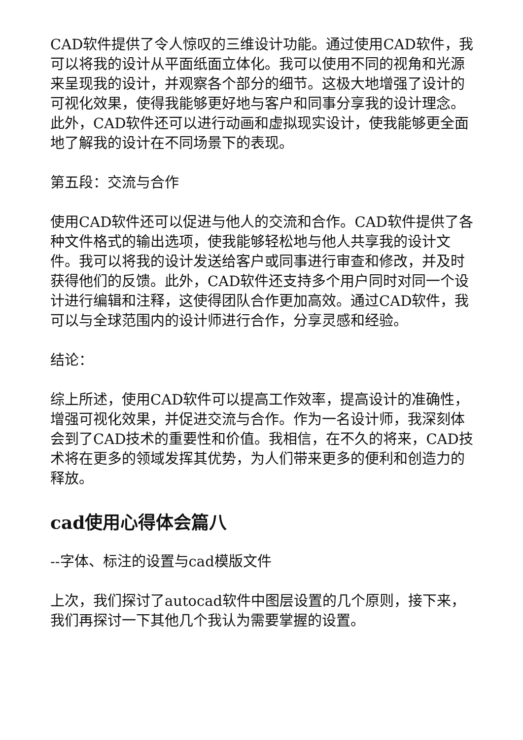CAD软件提供了令人惊叹的三维设计功能。通过使用CAD软件，我可以将我的设计从平面纸面立体化。我可以使用不同的视角和光源来呈现我的设计，并观察各个部分的细节。这极大地增强了设计的可视化效果，使得我能够更好地与客户和同事分享我的设计理念。此外，CAD软件还可以进行动画和虚拟现实设计，使我能够更全面地了解我的设计在不同场景下的表现。
第五段：交流与合作
使用CAD软件还可以促进与他人的交流和合作。CAD软件提供了各种文件格式的输出选项，使我能够轻松地与他人共享我的设计文件。我可以将我的设计发送给客户或同事进行审查和修改，并及时获得他们的反馈。此外，CAD软件还支持多个用户同时对同一个设计进行编辑和注释，这使得团队合作更加高效。通过CAD软件，我可以与全球范围内的设计师进行合作，分享灵感和经验。
结论：
综上所述，使用CAD软件可以提高工作效率，提高设计的准确性，增强可视化效果，并促进交流与合作。作为一名设计师，我深刻体会到了CAD技术的重要性和价值。我相信，在不久的将来，CAD技术将在更多的领域发挥其优势，为人们带来更多的便利和创造力的释放。
cad使用心得体会篇八
--字体、标注的设置与cad模版文件
上次，我们探讨了autocad软件中图层设置的几个原则，接下来，我们再探讨一下其他几个我认为需要掌握的设置。